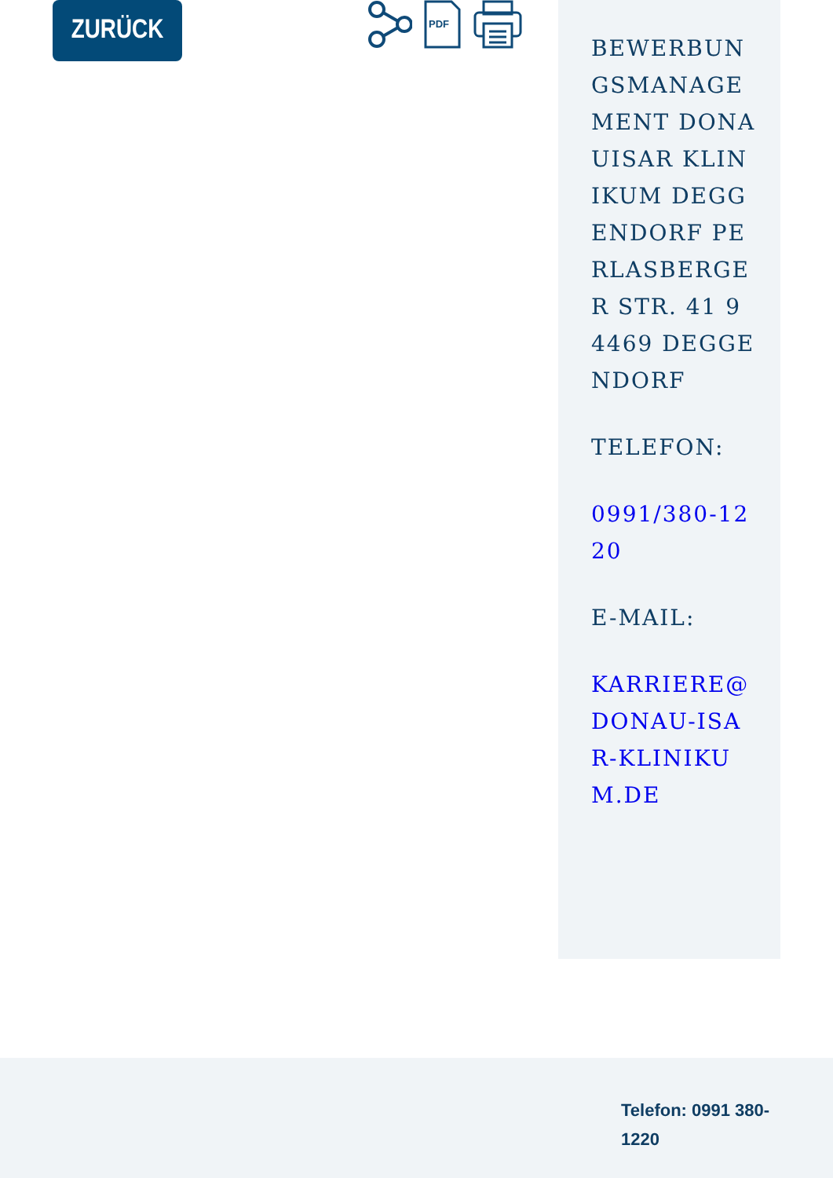ZURÜCK
PDF
BEWERBUNGSMANAGEMENT DONAUISAR KLINIKUM DEGGENDORF PERLASBERGER STR. 41 94469 DEGGENDORF
TELEFON:
0991/380-1220
E-MAIL:
KARRIERE@DONAU-ISAR-KLINIKUM.DE
Telefon: 0991 380-1220